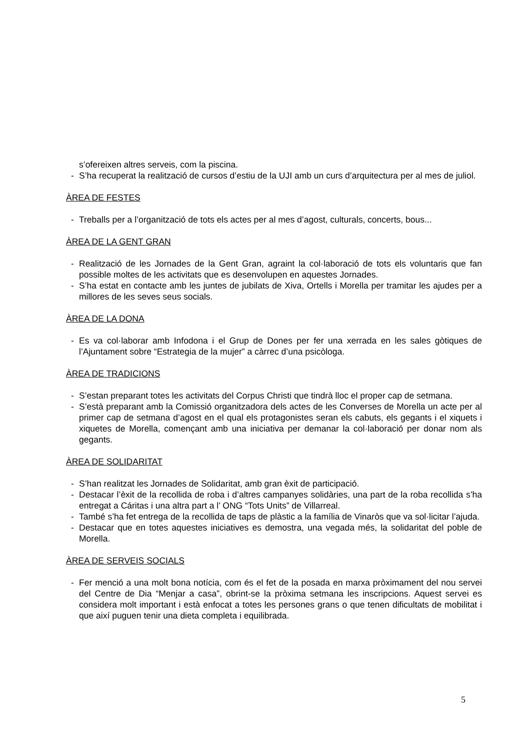s’ofereixen altres serveis, com la piscina.
- S’ha recuperat la realització de cursos d’estiu de la UJI amb un curs d’arquitectura per al mes de juliol.
ÀREA DE FESTES
- Treballs per a l’organització de tots els actes per al mes d’agost, culturals, concerts, bous...
ÀREA DE LA GENT GRAN
- Realització de les Jornades de la Gent Gran, agraint la col·laboració de tots els voluntaris que fan possible moltes de les activitats que es desenvolupen en aquestes Jornades.
- S’ha estat en contacte amb les juntes de jubilats de Xiva, Ortells i Morella per tramitar les ajudes per a millores de les seves seus socials.
ÀREA DE LA DONA
- Es va col·laborar amb Infodona i el Grup de Dones per fer una xerrada en les sales gòtiques de l’Ajuntament sobre “Estrategia de la mujer” a càrrec d’una psicòloga.
ÀREA DE TRADICIONS
- S’estan preparant totes les activitats del Corpus Christi que tindrà lloc el proper cap de setmana.
- S’està preparant amb la Comissió organitzadora dels actes de les Converses de Morella un acte per al primer cap de setmana d’agost en el qual els protagonistes seran els cabuts, els gegants i el xiquets i xiquetes de Morella, començant amb una iniciativa per demanar la col·laboració per donar nom als gegants.
ÀREA DE SOLIDARITAT
- S’han realitzat les Jornades de Solidaritat, amb gran èxit de participació.
- Destacar l’èxit de la recollida de roba i d’altres campanyes solidàries, una part de la roba recollida s’ha entregat a Cáritas i una altra part a l’ ONG “Tots Units” de Villarreal.
- També s’ha fet entrega de la recollida de taps de plàstic a la família de Vinaròs que va sol·licitar l’ajuda.
- Destacar que en totes aquestes iniciatives es demostra, una vegada més, la solidaritat del poble de Morella.
ÀREA DE SERVEIS SOCIALS
- Fer menció a una molt bona notícia, com és el fet de la posada en marxa pròximament del nou servei del Centre de Dia “Menjar a casa”, obrint-se la pròxima setmana les inscripcions. Aquest servei es considera molt important i està enfocat a totes les persones grans o que tenen dificultats de mobilitat i que així puguen tenir una dieta completa i equilibrada.
5